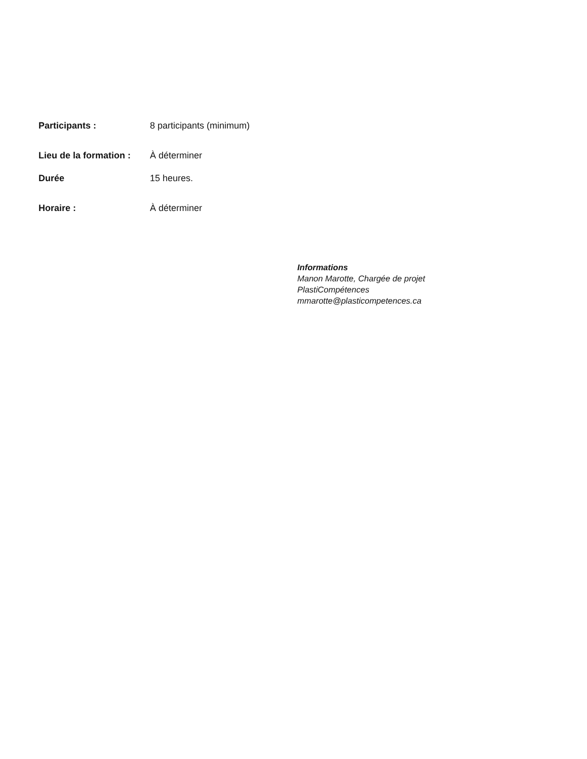Participants : 8 participants (minimum)
Lieu de la formation :
À déterminer
Durée 15 heures.
Horaire : À déterminer
Informations
Manon Marotte, Chargée de projet
PlastiCompétences
mmarotte@plasticompetences.ca